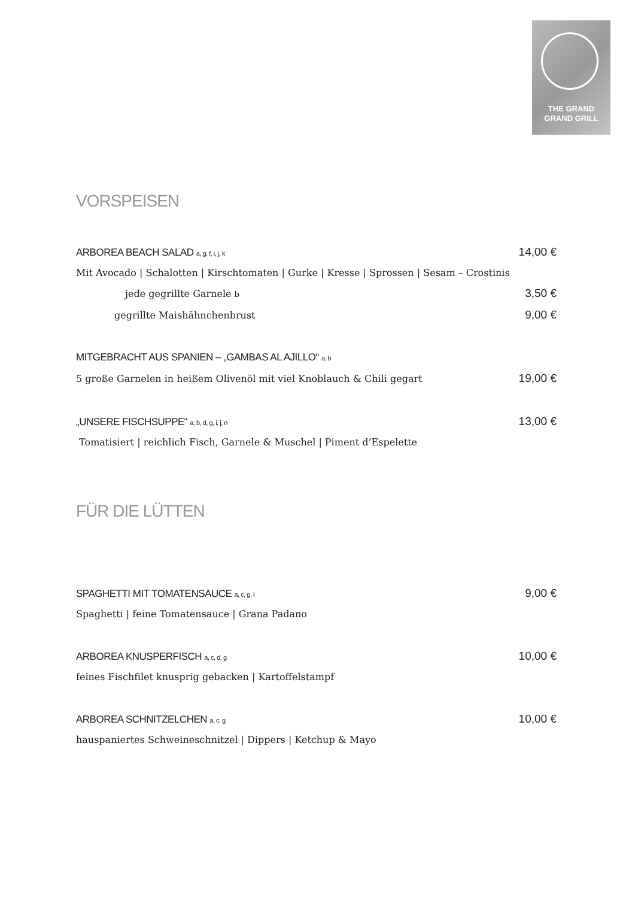THE GRAND
GRAND GRILL
VORSPEISEN
ARBOREA BEACH SALAD a, g, f, i, j, k 14,00 €
Mit Avocado | Schalotten | Kirschtomaten | Gurke | Kresse | Sprossen | Sesam – Crostinis
jede gegrillte Garnele b 3,50 €
gegrillte Maishähnchenbrust 9,00 €
MITGEBRACHT AUS SPANIEN – „GAMBAS AL AJILLO“ a, b
5 große Garnelen in heißem Olivenöl mit viel Knoblauch & Chili gegart 19,00 €
„UNSERE FISCHSUPPE“ a, b, d, g, i, j, n 13,00 €
Tomatisiert | reichlich Fisch, Garnele & Muschel | Piment d’Espelette
FÜR DIE LÜTTEN
SPAGHETTI MIT TOMATENSAUCE a, c, g, i 9,00 €
Spaghetti | feine Tomatensauce | Grana Padano
ARBOREA KNUSPERFISCH a, c, d, g 10,00 €
feines Fischfilet knusprig gebacken | Kartoffelstampf
ARBOREA SCHNITZELCHEN a, c, g 10,00 €
hauspaniertes Schweineschnitzel | Dippers | Ketchup & Mayo